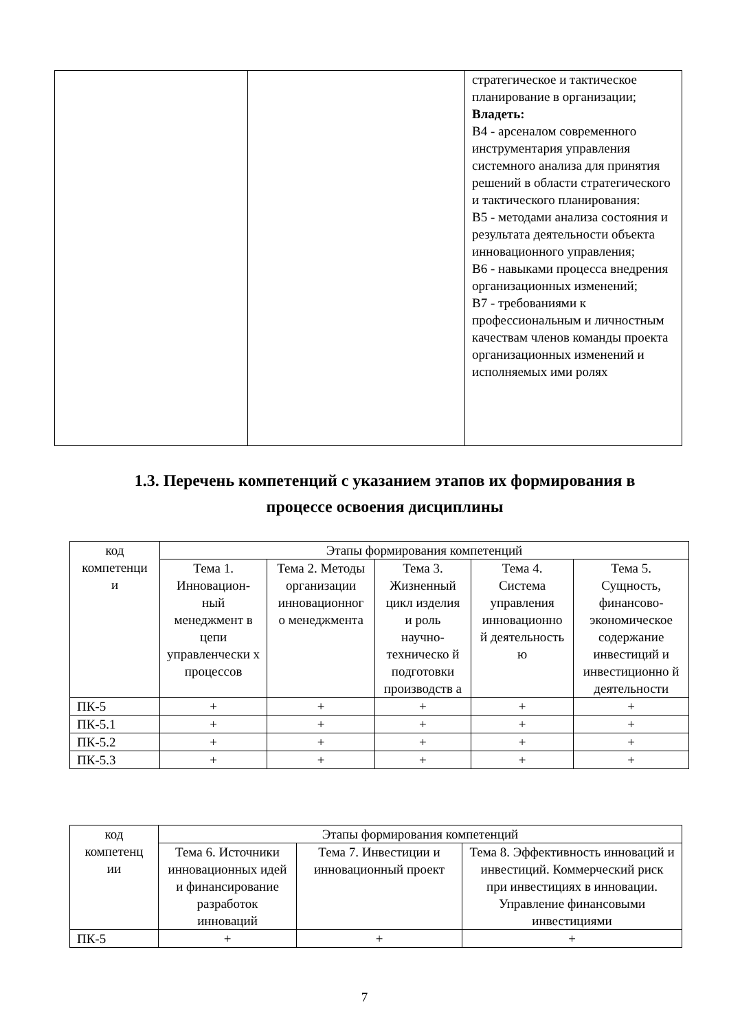| | | стратегическое и тактическое планирование в организации; Владеть: В4 - арсеналом современного инструментария управления системного анализа для принятия решений в области стратегического и тактического планирования: В5 - методами анализа состояния и результата деятельности объекта инновационного управления; В6 - навыками процесса внедрения организационных изменений; В7 - требованиями к профессиональным и личностным качествам членов команды проекта организационных изменений и исполняемых ими ролях |
1.3. Перечень компетенций с указанием этапов их формирования в процессе освоения дисциплины
| код компетенци и | Этапы формирования компетенций | | | | |
| --- | --- | --- | --- | --- | --- |
| | Тема 1. Инновацион-ный менеджмент в цепи управленчески х процессов | Тема 2. Методы организации инновационног о менеджмента | Тема 3. Жизненный цикл изделия и роль научно-техническо й подготовки производств а | Тема 4. Система управления инновационно й деятельность ю | Тема 5. Сущность, финансово-экономическое содержание инвестиций и инвестиционно й деятельности |
| ПК-5 | + | + | + | + | + |
| ПК-5.1 | + | + | + | + | + |
| ПК-5.2 | + | + | + | + | + |
| ПК-5.3 | + | + | + | + | + |
| код компетенц ии | Этапы формирования компетенций | | |
| --- | --- | --- | --- |
| | Тема 6. Источники инновационных идей и финансирование разработок инноваций | Тема 7. Инвестиции и инновационный проект | Тема 8. Эффективность инноваций и инвестиций. Коммерческий риск при инвестициях в инновации. Управление финансовыми инвестициями |
| ПК-5 | + | + | + |
7